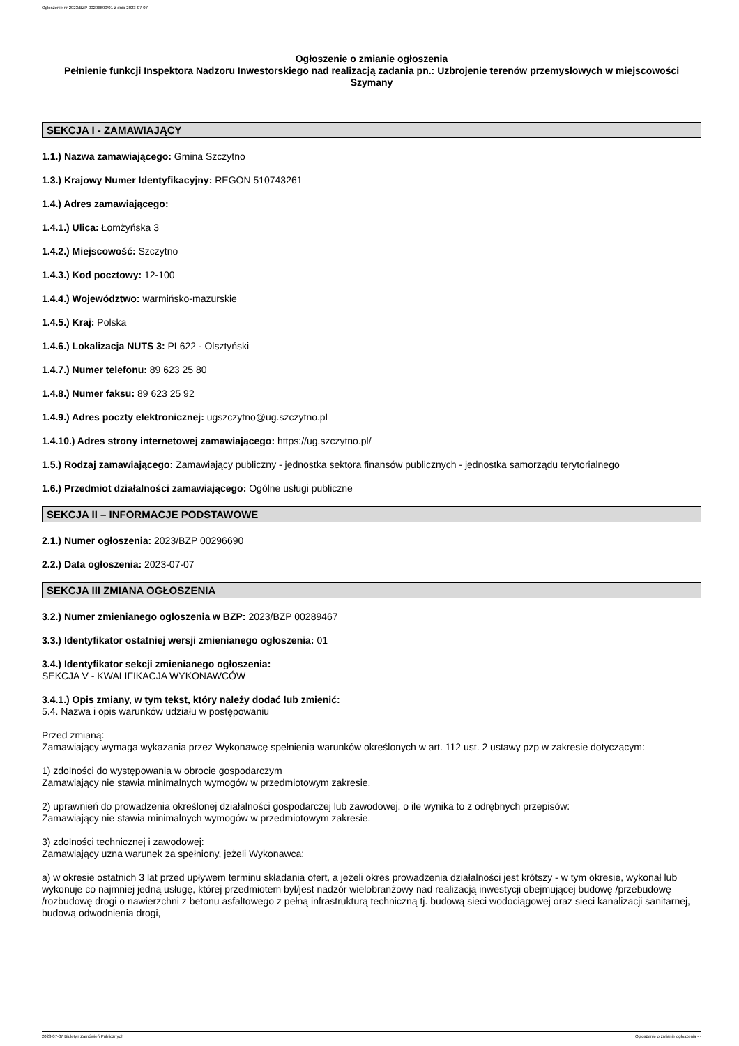Ogłoszenie nr 2023/BZP 00296690/01 z dnia 2023-07-07
Ogłoszenie o zmianie ogłoszenia
Pełnienie funkcji Inspektora Nadzoru Inwestorskiego nad realizacją zadania pn.: Uzbrojenie terenów przemysłowych w miejscowości Szymany
SEKCJA I - ZAMAWIAJĄCY
1.1.) Nazwa zamawiającego: Gmina Szczytno
1.3.) Krajowy Numer Identyfikacyjny: REGON 510743261
1.4.) Adres zamawiającego:
1.4.1.) Ulica: Łomżyńska 3
1.4.2.) Miejscowość: Szczytno
1.4.3.) Kod pocztowy: 12-100
1.4.4.) Województwo: warmińsko-mazurskie
1.4.5.) Kraj: Polska
1.4.6.) Lokalizacja NUTS 3: PL622 - Olsztyński
1.4.7.) Numer telefonu: 89 623 25 80
1.4.8.) Numer faksu: 89 623 25 92
1.4.9.) Adres poczty elektronicznej: ugszczytno@ug.szczytno.pl
1.4.10.) Adres strony internetowej zamawiającego: https://ug.szczytno.pl/
1.5.) Rodzaj zamawiającego: Zamawiający publiczny - jednostka sektora finansów publicznych - jednostka samorządu terytorialnego
1.6.) Przedmiot działalności zamawiającego: Ogólne usługi publiczne
SEKCJA II – INFORMACJE PODSTAWOWE
2.1.) Numer ogłoszenia: 2023/BZP 00296690
2.2.) Data ogłoszenia: 2023-07-07
SEKCJA III ZMIANA OGŁOSZENIA
3.2.) Numer zmienianego ogłoszenia w BZP: 2023/BZP 00289467
3.3.) Identyfikator ostatniej wersji zmienianego ogłoszenia: 01
3.4.) Identyfikator sekcji zmienianego ogłoszenia:
SEKCJA V - KWALIFIKACJA WYKONAWCÓW
3.4.1.) Opis zmiany, w tym tekst, który należy dodać lub zmienić:
5.4. Nazwa i opis warunków udziału w postępowaniu
Przed zmianą:
Zamawiający wymaga wykazania przez Wykonawcę spełnienia warunków określonych w art. 112 ust. 2 ustawy pzp w zakresie dotyczącym:
1) zdolności do występowania w obrocie gospodarczym
Zamawiający nie stawia minimalnych wymogów w przedmiotowym zakresie.
2) uprawnień do prowadzenia określonej działalności gospodarczej lub zawodowej, o ile wynika to z odrębnych przepisów:
Zamawiający nie stawia minimalnych wymogów w przedmiotowym zakresie.
3) zdolności technicznej i zawodowej:
Zamawiający uzna warunek za spełniony, jeżeli Wykonawca:
a) w okresie ostatnich 3 lat przed upływem terminu składania ofert, a jeżeli okres prowadzenia działalności jest krótszy - w tym okresie, wykonał lub wykonuje co najmniej jedną usługę, której przedmiotem był/jest nadzór wielobranżowy nad realizacją inwestycji obejmującej budowę /przebudowę /rozbudowę drogi o nawierzchni z betonu asfaltowego z pełną infrastrukturą techniczną tj. budową sieci wodociągowej oraz sieci kanalizacji sanitarnej, budową odwodnienia drogi,
2023-07-07 Biuletyn Zamówień Publicznych Ogłoszenie o zmianie ogłoszenia - -